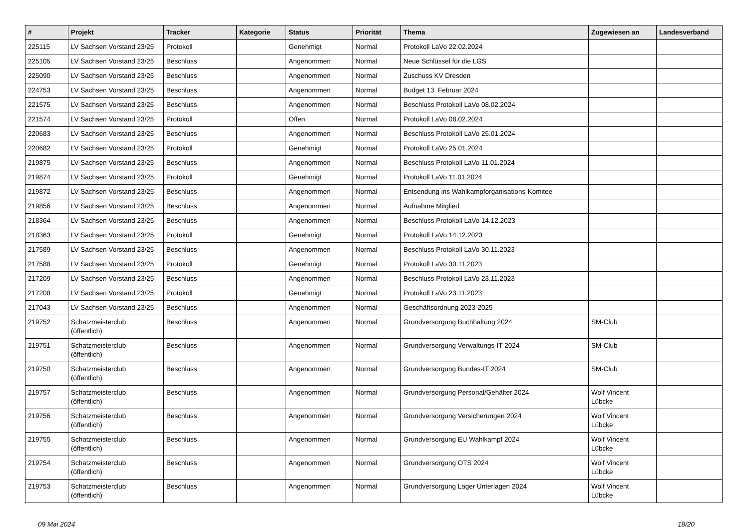| # | Projekt | Tracker | Kategorie | Status | Priorität | Thema | Zugewiesen an | Landesverband |
| --- | --- | --- | --- | --- | --- | --- | --- | --- |
| 225115 | LV Sachsen Vorstand 23/25 | Protokoll | | Genehmigt | Normal | Protokoll LaVo 22.02.2024 | | |
| 225105 | LV Sachsen Vorstand 23/25 | Beschluss | | Angenommen | Normal | Neue Schlüssel für die LGS | | |
| 225090 | LV Sachsen Vorstand 23/25 | Beschluss | | Angenommen | Normal | Zuschuss KV Dresden | | |
| 224753 | LV Sachsen Vorstand 23/25 | Beschluss | | Angenommen | Normal | Budget 13. Februar 2024 | | |
| 221575 | LV Sachsen Vorstand 23/25 | Beschluss | | Angenommen | Normal | Beschluss Protokoll LaVo 08.02.2024 | | |
| 221574 | LV Sachsen Vorstand 23/25 | Protokoll | | Offen | Normal | Protokoll LaVo 08.02.2024 | | |
| 220683 | LV Sachsen Vorstand 23/25 | Beschluss | | Angenommen | Normal | Beschluss Protokoll LaVo 25.01.2024 | | |
| 220682 | LV Sachsen Vorstand 23/25 | Protokoll | | Genehmigt | Normal | Protokoll LaVo 25.01.2024 | | |
| 219875 | LV Sachsen Vorstand 23/25 | Beschluss | | Angenommen | Normal | Beschluss Protokoll LaVo 11.01.2024 | | |
| 219874 | LV Sachsen Vorstand 23/25 | Protokoll | | Genehmigt | Normal | Protokoll LaVo 11.01.2024 | | |
| 219872 | LV Sachsen Vorstand 23/25 | Beschluss | | Angenommen | Normal | Entsendung ins Wahlkampforganisations-Komitee | | |
| 219856 | LV Sachsen Vorstand 23/25 | Beschluss | | Angenommen | Normal | Aufnahme Mitglied | | |
| 218364 | LV Sachsen Vorstand 23/25 | Beschluss | | Angenommen | Normal | Beschluss Protokoll LaVo 14.12.2023 | | |
| 218363 | LV Sachsen Vorstand 23/25 | Protokoll | | Genehmigt | Normal | Protokoll LaVo 14.12.2023 | | |
| 217589 | LV Sachsen Vorstand 23/25 | Beschluss | | Angenommen | Normal | Beschluss Protokoll LaVo 30.11.2023 | | |
| 217588 | LV Sachsen Vorstand 23/25 | Protokoll | | Genehmigt | Normal | Protokoll LaVo 30.11.2023 | | |
| 217209 | LV Sachsen Vorstand 23/25 | Beschluss | | Angenommen | Normal | Beschluss Protokoll LaVo 23.11.2023 | | |
| 217208 | LV Sachsen Vorstand 23/25 | Protokoll | | Genehmigt | Normal | Protokoll LaVo 23.11.2023 | | |
| 217043 | LV Sachsen Vorstand 23/25 | Beschluss | | Angenommen | Normal | Geschäftsordnung 2023-2025 | | |
| 219752 | Schatzmeisterclub (öffentlich) | Beschluss | | Angenommen | Normal | Grundversorgung Buchhaltung 2024 | SM-Club | |
| 219751 | Schatzmeisterclub (öffentlich) | Beschluss | | Angenommen | Normal | Grundversorgung Verwaltungs-IT 2024 | SM-Club | |
| 219750 | Schatzmeisterclub (öffentlich) | Beschluss | | Angenommen | Normal | Grundversorgung Bundes-IT 2024 | SM-Club | |
| 219757 | Schatzmeisterclub (öffentlich) | Beschluss | | Angenommen | Normal | Grundversorgung Personal/Gehälter 2024 | Wolf Vincent Lübcke | |
| 219756 | Schatzmeisterclub (öffentlich) | Beschluss | | Angenommen | Normal | Grundversorgung Versicherungen 2024 | Wolf Vincent Lübcke | |
| 219755 | Schatzmeisterclub (öffentlich) | Beschluss | | Angenommen | Normal | Grundversorgung EU Wahlkampf 2024 | Wolf Vincent Lübcke | |
| 219754 | Schatzmeisterclub (öffentlich) | Beschluss | | Angenommen | Normal | Grundversorgung OTS 2024 | Wolf Vincent Lübcke | |
| 219753 | Schatzmeisterclub (öffentlich) | Beschluss | | Angenommen | Normal | Grundversorgung Lager Unterlagen 2024 | Wolf Vincent Lübcke | |
09 Mai 2024 18/20